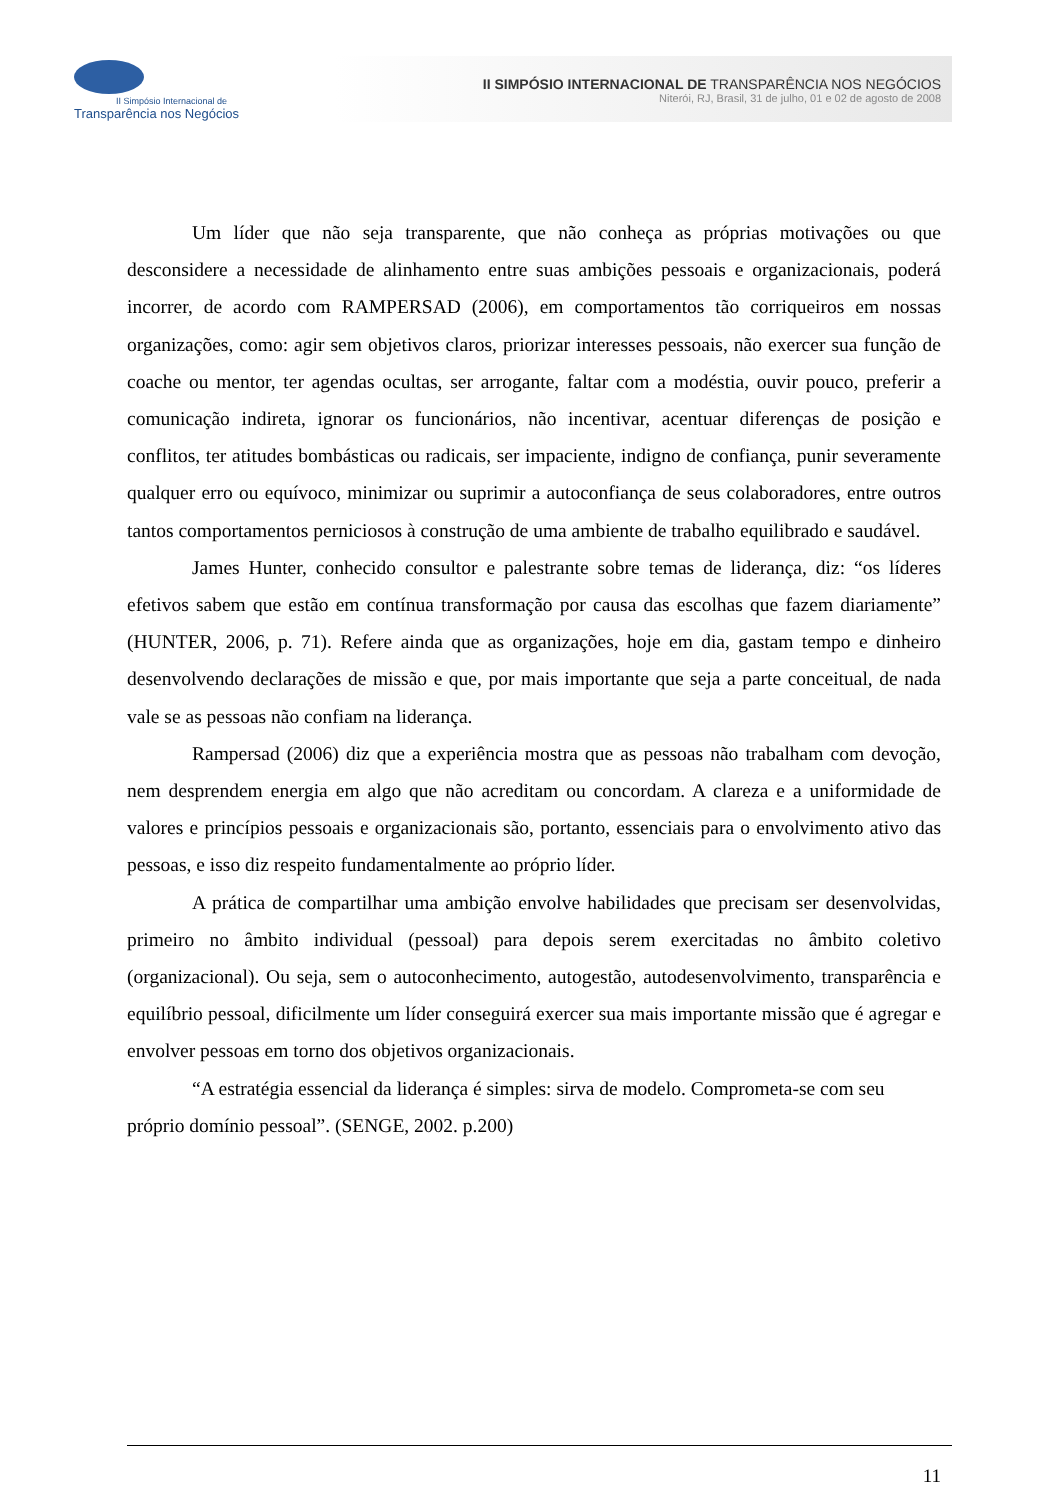II Simpósio Internacional de
Transparência nos Negócios
II SIMPÓSIO INTERNACIONAL DE TRANSPARÊNCIA NOS NEGÓCIOS
Niterói, RJ, Brasil, 31 de julho, 01 e 02 de agosto de 2008
Um líder que não seja transparente, que não conheça as próprias motivações ou que desconsidere a necessidade de alinhamento entre suas ambições pessoais e organizacionais, poderá incorrer, de acordo com RAMPERSAD (2006), em comportamentos tão corriqueiros em nossas organizações, como: agir sem objetivos claros, priorizar interesses pessoais, não exercer sua função de coache ou mentor, ter agendas ocultas, ser arrogante, faltar com a modéstia, ouvir pouco, preferir a comunicação indireta, ignorar os funcionários, não incentivar, acentuar diferenças de posição e conflitos, ter atitudes bombásticas ou radicais, ser impaciente, indigno de confiança, punir severamente qualquer erro ou equívoco, minimizar ou suprimir a autoconfiança de seus colaboradores, entre outros tantos comportamentos perniciosos à construção de uma ambiente de trabalho equilibrado e saudável.
James Hunter, conhecido consultor e palestrante sobre temas de liderança, diz: “os líderes efetivos sabem que estão em contínua transformação por causa das escolhas que fazem diariamente” (HUNTER, 2006, p. 71). Refere ainda que as organizações, hoje em dia, gastam tempo e dinheiro desenvolvendo declarações de missão e que, por mais importante que seja a parte conceitual, de nada vale se as pessoas não confiam na liderança.
Rampersad (2006) diz que a experiência mostra que as pessoas não trabalham com devoção, nem desprendem energia em algo que não acreditam ou concordam. A clareza e a uniformidade de valores e princípios pessoais e organizacionais são, portanto, essenciais para o envolvimento ativo das pessoas, e isso diz respeito fundamentalmente ao próprio líder.
A prática de compartilhar uma ambição envolve habilidades que precisam ser desenvolvidas, primeiro no âmbito individual (pessoal) para depois serem exercitadas no âmbito coletivo (organizacional). Ou seja, sem o autoconhecimento, autogestão, autodesenvolvimento, transparência e equilíbrio pessoal, dificilmente um líder conseguirá exercer sua mais importante missão que é agregar e envolver pessoas em torno dos objetivos organizacionais.
“A estratégia essencial da liderança é simples: sirva de modelo. Comprometa-se com seu próprio domínio pessoal”. (SENGE, 2002. p.200)
11